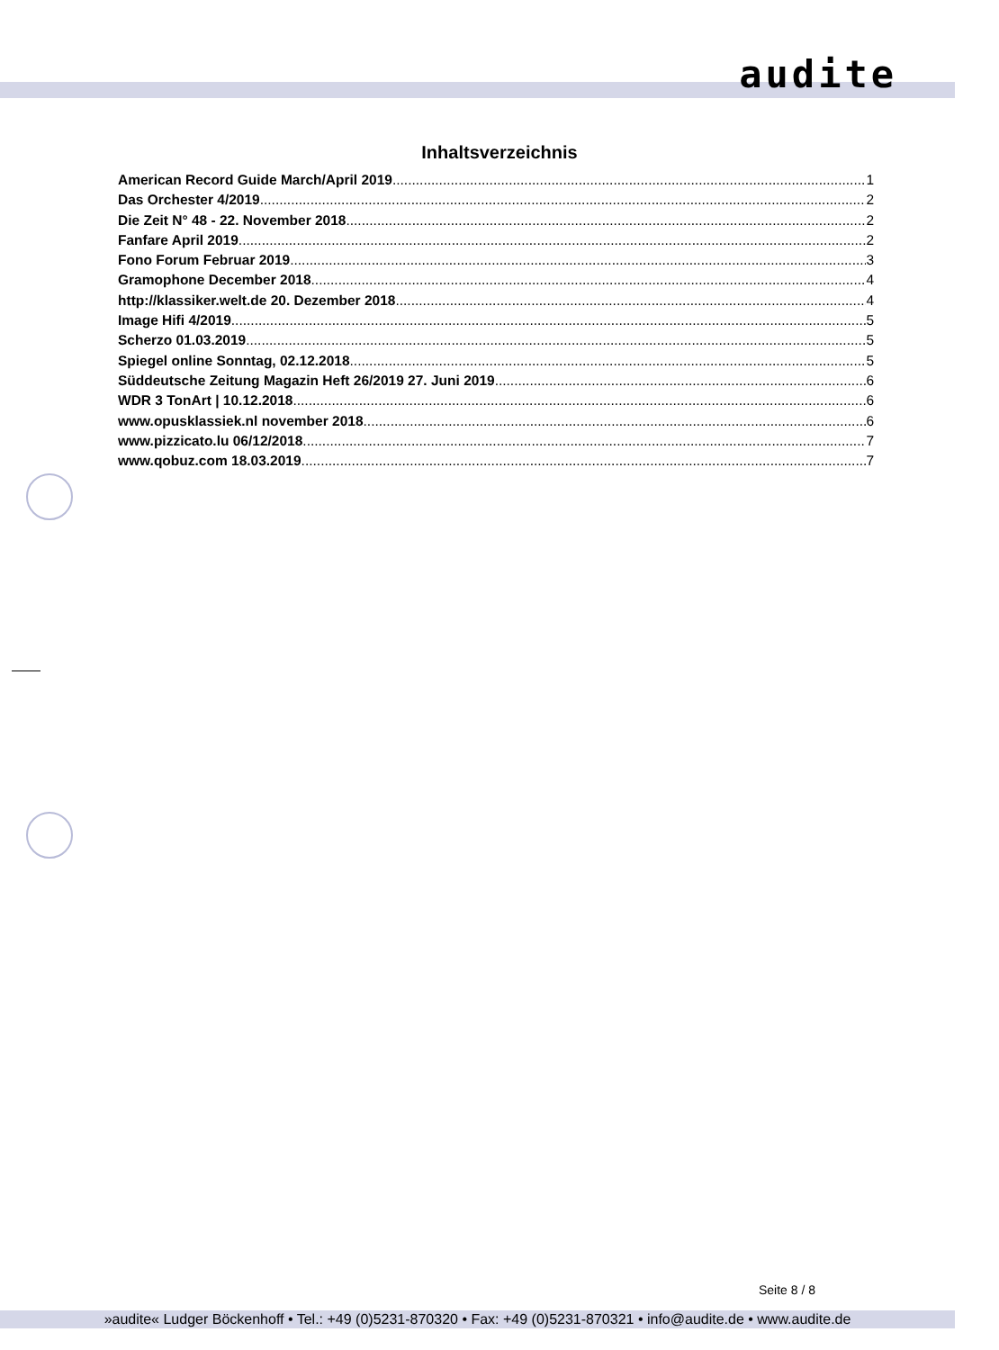audite
Inhaltsverzeichnis
American Record Guide March/April 2019 1
Das Orchester 4/2019 2
Die Zeit N° 48 - 22. November 2018 2
Fanfare April 2019 2
Fono Forum Februar 2019 3
Gramophone December 2018 4
http://klassiker.welt.de 20. Dezember 2018 4
Image Hifi 4/2019 5
Scherzo 01.03.2019 5
Spiegel online Sonntag, 02.12.2018 5
Süddeutsche Zeitung Magazin Heft 26/2019 27. Juni 2019 6
WDR 3 TonArt | 10.12.2018 6
www.opusklassiek.nl november 2018 6
www.pizzicato.lu 06/12/2018 7
www.qobuz.com 18.03.2019 7
Seite 8 / 8
»audite« Ludger Böckenhoff • Tel.: +49 (0)5231-870320 • Fax: +49 (0)5231-870321 • info@audite.de • www.audite.de